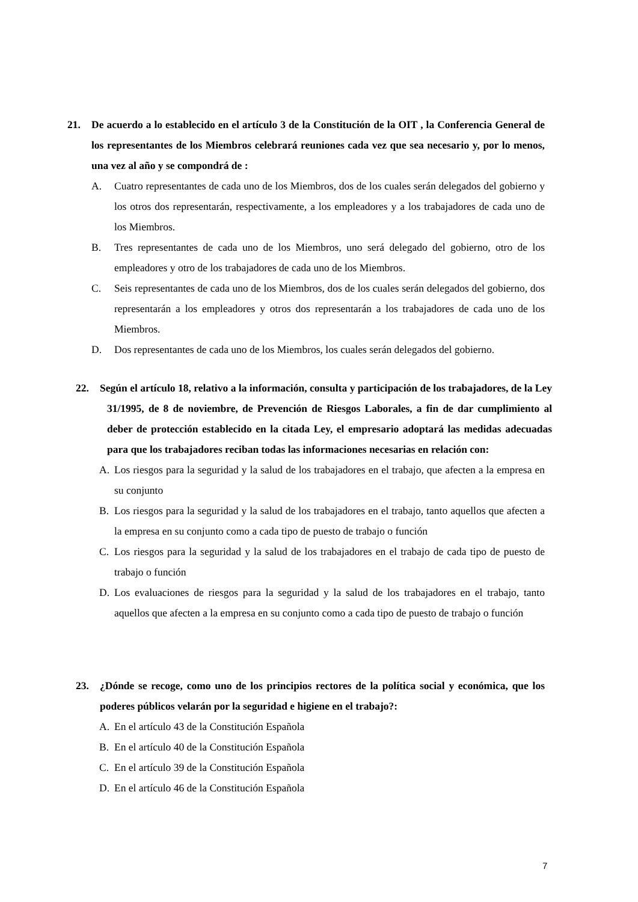21. De acuerdo a lo establecido en el artículo 3 de la Constitución de la OIT , la Conferencia General de los representantes de los Miembros celebrará reuniones cada vez que sea necesario y, por lo menos, una vez al año y se compondrá de :
A. Cuatro representantes de cada uno de los Miembros, dos de los cuales serán delegados del gobierno y los otros dos representarán, respectivamente, a los empleadores y a los trabajadores de cada uno de los Miembros.
B. Tres representantes de cada uno de los Miembros, uno será delegado del gobierno, otro de los empleadores y otro de los trabajadores de cada uno de los Miembros.
C. Seis representantes de cada uno de los Miembros, dos de los cuales serán delegados del gobierno, dos representarán a los empleadores y otros dos representarán a los trabajadores de cada uno de los Miembros.
D. Dos representantes de cada uno de los Miembros, los cuales serán delegados del gobierno.
22. Según el artículo 18, relativo a la información, consulta y participación de los trabajadores, de la Ley 31/1995, de 8 de noviembre, de Prevención de Riesgos Laborales, a fin de dar cumplimiento al deber de protección establecido en la citada Ley, el empresario adoptará las medidas adecuadas para que los trabajadores reciban todas las informaciones necesarias en relación con:
A. Los riesgos para la seguridad y la salud de los trabajadores en el trabajo, que afecten a la empresa en su conjunto
B. Los riesgos para la seguridad y la salud de los trabajadores en el trabajo, tanto aquellos que afecten a la empresa en su conjunto como a cada tipo de puesto de trabajo o función
C. Los riesgos para la seguridad y la salud de los trabajadores en el trabajo de cada tipo de puesto de trabajo o función
D. Los evaluaciones de riesgos para la seguridad y la salud de los trabajadores en el trabajo, tanto aquellos que afecten a la empresa en su conjunto como a cada tipo de puesto de trabajo o función
23. ¿Dónde se recoge, como uno de los principios rectores de la política social y económica, que los poderes públicos velarán por la seguridad e higiene en el trabajo?:
A. En el artículo 43 de la Constitución Española
B. En el artículo 40 de la Constitución Española
C. En el artículo 39 de la Constitución Española
D. En el artículo 46 de la Constitución Española
7